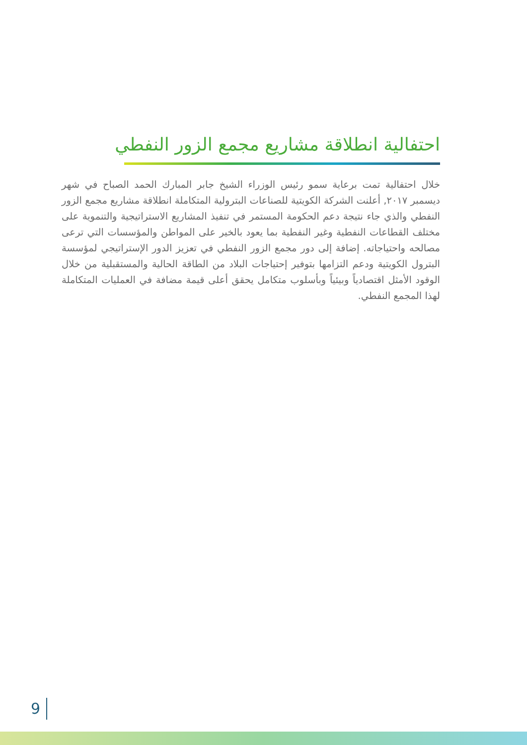احتفالية انطلاقة مشاريع مجمع الزور النفطي
خلال احتفالية تمت برعاية سمو رئيس الوزراء الشيخ جابر المبارك الحمد الصباح في شهر ديسمبر ٢٠١٧, أعلنت الشركة الكويتية للصناعات البترولية المتكاملة انطلاقة مشاريع مجمع الزور النفطي والذي جاء نتيجة دعم الحكومة المستمر في تنفيذ المشاريع الاستراتيجية والتنموية على مختلف القطاعات النفطية وغير النفطية بما يعود بالخير على المواطن والمؤسسات التي ترعى مصالحه واحتياجاته. إضافة إلى دور مجمع الزور النفطي في تعزيز الدور الإستراتيجي لمؤسسة البترول الكويتية ودعم التزامها بتوفير إحتياجات البلاد من الطاقة الحالية والمستقبلية من خلال الوقود الأمثل اقتصادياً وبيئياً وبأسلوب متكامل يحقق أعلى قيمة مضافة في العمليات المتكاملة لهذا المجمع النفطي.
9